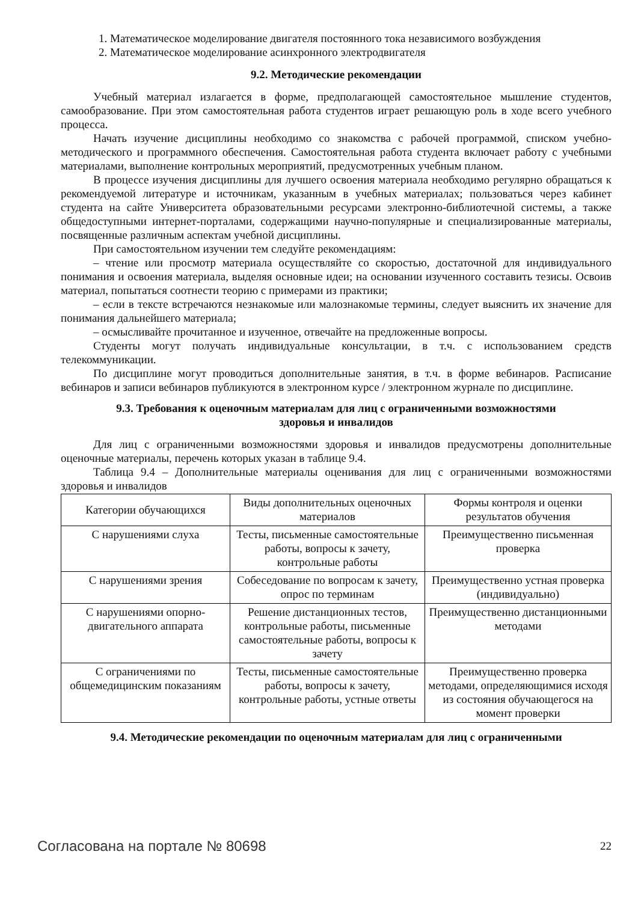1. Математическое моделирование двигателя постоянного тока независимого возбуждения
2. Математическое моделирование асинхронного электродвигателя
9.2. Методические рекомендации
Учебный материал излагается в форме, предполагающей самостоятельное мышление студентов, самообразование. При этом самостоятельная работа студентов играет решающую роль в ходе всего учебного процесса.
Начать изучение дисциплины необходимо со знакомства с рабочей программой, списком учебно-методического и программного обеспечения. Самостоятельная работа студента включает работу с учебными материалами, выполнение контрольных мероприятий, предусмотренных учебным планом.
В процессе изучения дисциплины для лучшего освоения материала необходимо регулярно обращаться к рекомендуемой литературе и источникам, указанным в учебных материалах; пользоваться через кабинет студента на сайте Университета образовательными ресурсами электронно-библиотечной системы, а также общедоступными интернет-порталами, содержащими научно-популярные и специализированные материалы, посвященные различным аспектам учебной дисциплины.
При самостоятельном изучении тем следуйте рекомендациям:
– чтение или просмотр материала осуществляйте со скоростью, достаточной для индивидуального понимания и освоения материала, выделяя основные идеи; на основании изученного составить тезисы. Освоив материал, попытаться соотнести теорию с примерами из практики;
– если в тексте встречаются незнакомые или малознакомые термины, следует выяснить их значение для понимания дальнейшего материала;
– осмысливайте прочитанное и изученное, отвечайте на предложенные вопросы.
Студенты могут получать индивидуальные консультации, в т.ч. с использованием средств телекоммуникации.
По дисциплине могут проводиться дополнительные занятия, в т.ч. в форме вебинаров. Расписание вебинаров и записи вебинаров публикуются в электронном курсе / электронном журнале по дисциплине.
9.3. Требования к оценочным материалам для лиц с ограниченными возможностями
здоровья и инвалидов
Для лиц с ограниченными возможностями здоровья и инвалидов предусмотрены дополнительные оценочные материалы, перечень которых указан в таблице 9.4.
Таблица 9.4 – Дополнительные материалы оценивания для лиц с ограниченными возможностями здоровья и инвалидов
| Категории обучающихся | Виды дополнительных оценочных материалов | Формы контроля и оценки результатов обучения |
| С нарушениями слуха | Тесты, письменные самостоятельные работы, вопросы к зачету, контрольные работы | Преимущественно письменная проверка |
| С нарушениями зрения | Собеседование по вопросам к зачету, опрос по терминам | Преимущественно устная проверка (индивидуально) |
| С нарушениями опорно-двигательного аппарата | Решение дистанционных тестов, контрольные работы, письменные самостоятельные работы, вопросы к зачету | Преимущественно дистанционными методами |
| С ограничениями по общемедицинским показаниям | Тесты, письменные самостоятельные работы, вопросы к зачету, контрольные работы, устные ответы | Преимущественно проверка методами, определяющимися исходя из состояния обучающегося на момент проверки |
9.4. Методические рекомендации по оценочным материалам для лиц с ограниченными
Согласована на портале № 80698 22